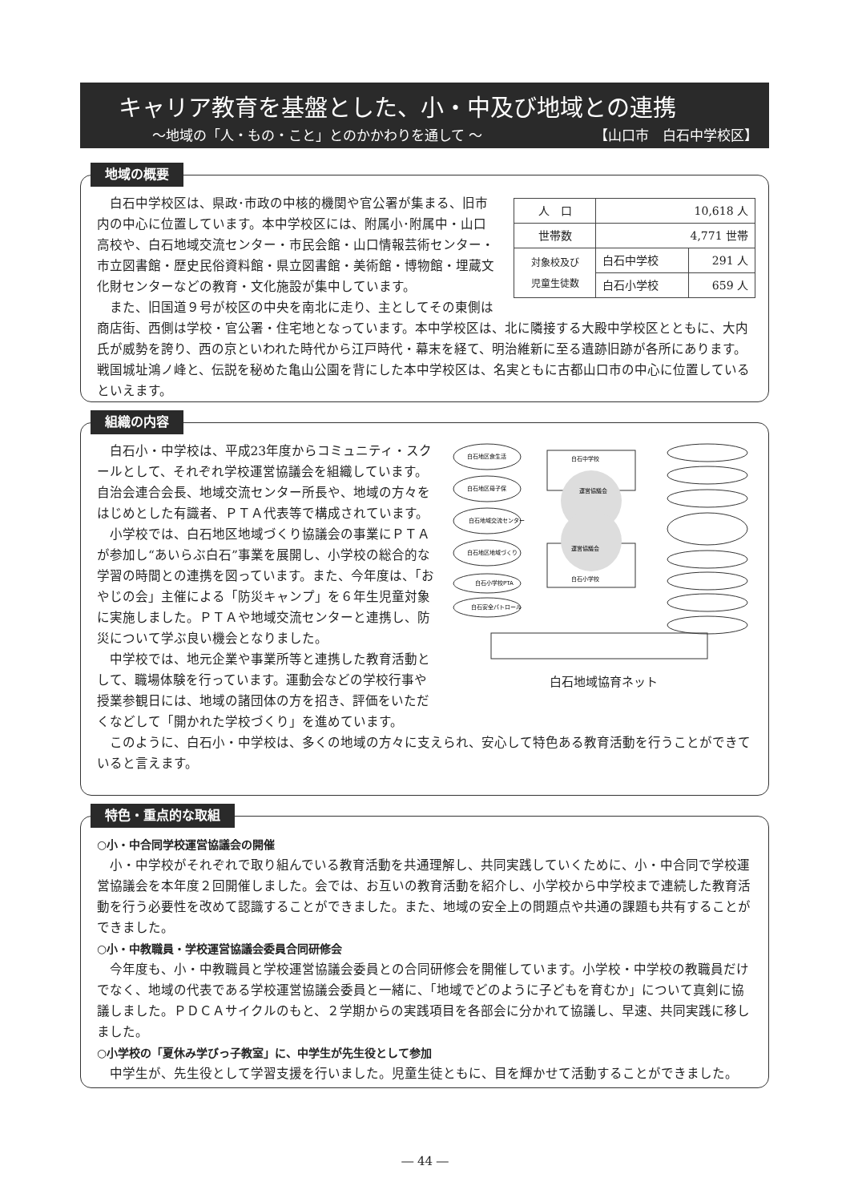キャリア教育を基盤とした、小・中及び地域との連携
～地域の「人・もの・こと」とのかかわりを通して ～ 【山口市　白石中学校区】
地域の概要
| 人 口 | 10,618 人 | |
| 世帯数 | 4,771 世帯 | |
| 対象校及び 児童生徒数 | 白石中学校 | 291 人 |
| | 白石小学校 | 659 人 |
白石中学校区は、県政･市政の中核的機関や官公署が集まる、旧市内の中心に位置しています。本中学校区には、附属小･附属中・山口高校や、白石地域交流センター・市民会館・山口情報芸術センター・市立図書館・歴史民俗資料館・県立図書館・美術館・博物館・埋蔵文化財センターなどの教育・文化施設が集中しています。
また、旧国道９号が校区の中央を南北に走り、主としてその東側は商店街、西側は学校・官公署・住宅地となっています。本中学校区は、北に隣接する大殿中学校区とともに、大内氏が威勢を誇り、西の京といわれた時代から江戸時代・幕末を経て、明治維新に至る遺跡旧跡が各所にあります。戦国城址鴻ノ峰と、伝説を秘めた亀山公園を背にした本中学校区は、名実ともに古都山口市の中心に位置しているといえます。
組織の内容
白石中学校
白石小学校
運営協議会
運営協議会
白石地区食生活
白石地区母子保
白石地域交流センター
白石地区地域づくり
白石小学校PTA
白石安全パトロール
白石地域協育ネット
白石小・中学校は、平成23年度からコミュニティ・スクールとして、それぞれ学校運営協議会を組織しています。自治会連合会長、地域交流センター所長や、地域の方々をはじめとした有識者、ＰＴＡ代表等で構成されています。
小学校では、白石地区地域づくり協議会の事業にＰＴＡが参加し“あいらぶ白石”事業を展開し、小学校の総合的な学習の時間との連携を図っています。また、今年度は、「おやじの会」主催による「防災キャンプ」を６年生児童対象に実施しました。ＰＴＡや地域交流センターと連携し、防災について学ぶ良い機会となりました。
中学校では、地元企業や事業所等と連携した教育活動として、職場体験を行っています。運動会などの学校行事や授業参観日には、地域の諸団体の方を招き、評価をいただくなどして「開かれた学校づくり」を進めています。
このように、白石小・中学校は、多くの地域の方々に支えられ、安心して特色ある教育活動を行うことができていると言えます。
特色・重点的な取組
○小・中合同学校運営協議会の開催
小・中学校がそれぞれで取り組んでいる教育活動を共通理解し、共同実践していくために、小・中合同で学校運営協議会を本年度２回開催しました。会では、お互いの教育活動を紹介し、小学校から中学校まで連続した教育活動を行う必要性を改めて認識することができました。また、地域の安全上の問題点や共通の課題も共有することができました。
○小・中教職員・学校運営協議会委員合同研修会
今年度も、小・中教職員と学校運営協議会委員との合同研修会を開催しています。小学校・中学校の教職員だけでなく、地域の代表である学校運営協議会委員と一緒に、「地域でどのように子どもを育むか」について真剣に協議しました。ＰＤＣＡサイクルのもと、２学期からの実践項目を各部会に分かれて協議し、早速、共同実践に移しました。
○小学校の「夏休み学びっ子教室」に、中学生が先生役として参加
中学生が、先生役として学習支援を行いました。児童生徒ともに、目を輝かせて活動することができました。
― 44 ―